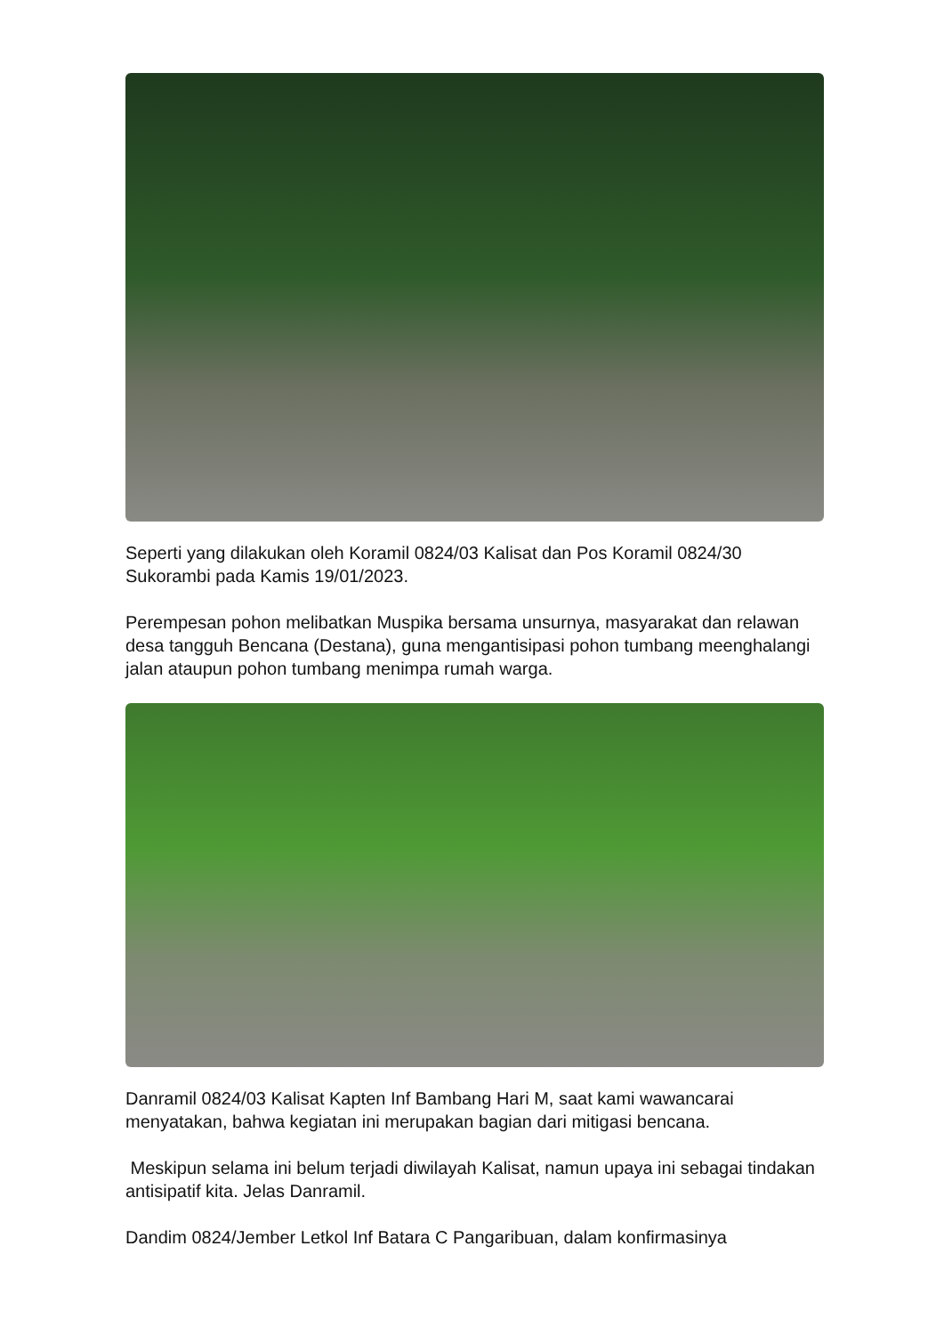Seperti yang dilakukan oleh Koramil 0824/03 Kalisat dan Pos Koramil 0824/30 Sukorambi pada Kamis 19/01/2023.
Perempesan pohon melibatkan Muspika bersama unsurnya, masyarakat dan relawan desa tangguh Bencana (Destana), guna mengantisipasi pohon tumbang meenghalangi jalan ataupun pohon tumbang menimpa rumah warga.
Danramil 0824/03 Kalisat Kapten Inf Bambang Hari M, saat kami wawancarai menyatakan, bahwa kegiatan ini merupakan bagian dari mitigasi bencana.
Meskipun selama ini belum terjadi diwilayah Kalisat, namun upaya ini sebagai tindakan antisipatif kita. Jelas Danramil.
Dandim 0824/Jember Letkol Inf Batara C Pangaribuan, dalam konfirmasinya